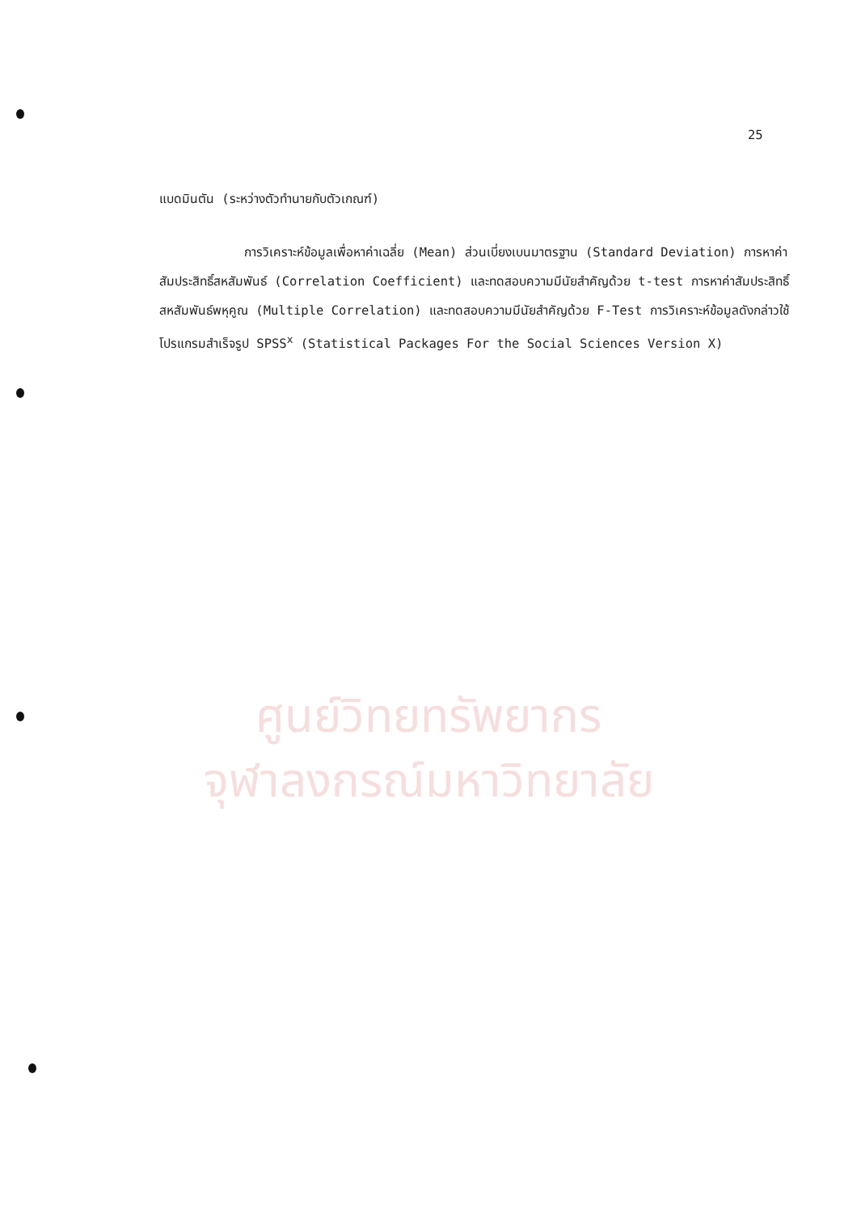ศูนย์วิทยทรัพยากร
จุฬาลงกรณ์มหาวิทยาลัย
25
แบดมินตัน (ระหว่างตัวทำนายกับตัวเกณฑ์)
การวิเคราะห์ข้อมูลเพื่อหาค่าเฉลี่ย (Mean) ส่วนเบี่ยงเบนมาตรฐาน (Standard Deviation) การหาค่าสัมประสิทธิ์สหสัมพันธ์ (Correlation Coefficient) และทดสอบความมีนัยสำคัญด้วย t-test การหาค่าสัมประสิทธิ์สหสัมพันธ์พหุคูณ (Multiple Correlation) และทดสอบความมีนัยสำคัญด้วย F-Test การวิเคราะห์ข้อมูลดังกล่าวใช้โปรแกรมสำเร็จรูป SPSS<sup>x</sup> (Statistical Packages For the Social Sciences Version X)